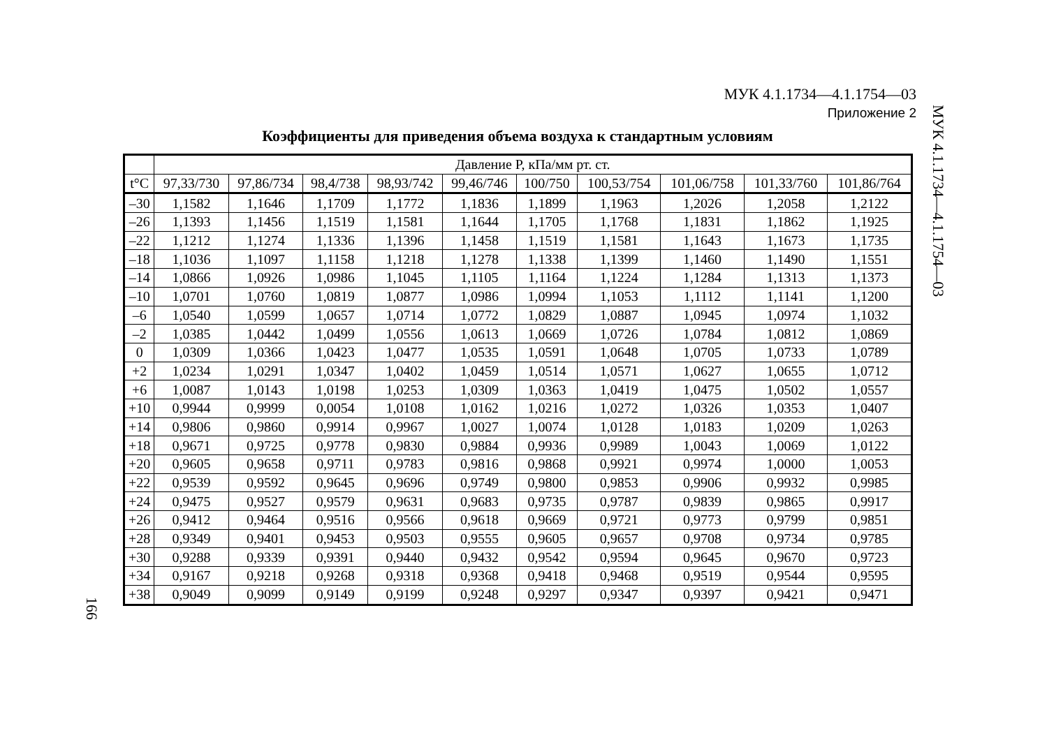МУК 4.1.1734—4.1.1754—03
Приложение 2
МУК 4.1.1734—4.1.1754—03
Коэффициенты для приведения объема воздуха к стандартным условиям
| | Давление Р, кПа/мм рт. ст. | | | | | | | | | |
| --- | --- | --- | --- | --- | --- | --- | --- | --- | --- | --- |
| t°C | 97,33/730 | 97,86/734 | 98,4/738 | 98,93/742 | 99,46/746 | 100/750 | 100,53/754 | 101,06/758 | 101,33/760 | 101,86/764 |
| –30 | 1,1582 | 1,1646 | 1,1709 | 1,1772 | 1,1836 | 1,1899 | 1,1963 | 1,2026 | 1,2058 | 1,2122 |
| –26 | 1,1393 | 1,1456 | 1,1519 | 1,1581 | 1,1644 | 1,1705 | 1,1768 | 1,1831 | 1,1862 | 1,1925 |
| –22 | 1,1212 | 1,1274 | 1,1336 | 1,1396 | 1,1458 | 1,1519 | 1,1581 | 1,1643 | 1,1673 | 1,1735 |
| –18 | 1,1036 | 1,1097 | 1,1158 | 1,1218 | 1,1278 | 1,1338 | 1,1399 | 1,1460 | 1,1490 | 1,1551 |
| –14 | 1,0866 | 1,0926 | 1,0986 | 1,1045 | 1,1105 | 1,1164 | 1,1224 | 1,1284 | 1,1313 | 1,1373 |
| –10 | 1,0701 | 1,0760 | 1,0819 | 1,0877 | 1,0986 | 1,0994 | 1,1053 | 1,1112 | 1,1141 | 1,1200 |
| –6 | 1,0540 | 1,0599 | 1,0657 | 1,0714 | 1,0772 | 1,0829 | 1,0887 | 1,0945 | 1,0974 | 1,1032 |
| –2 | 1,0385 | 1,0442 | 1,0499 | 1,0556 | 1,0613 | 1,0669 | 1,0726 | 1,0784 | 1,0812 | 1,0869 |
| 0 | 1,0309 | 1,0366 | 1,0423 | 1,0477 | 1,0535 | 1,0591 | 1,0648 | 1,0705 | 1,0733 | 1,0789 |
| +2 | 1,0234 | 1,0291 | 1,0347 | 1,0402 | 1,0459 | 1,0514 | 1,0571 | 1,0627 | 1,0655 | 1,0712 |
| +6 | 1,0087 | 1,0143 | 1,0198 | 1,0253 | 1,0309 | 1,0363 | 1,0419 | 1,0475 | 1,0502 | 1,0557 |
| +10 | 0,9944 | 0,9999 | 0,0054 | 1,0108 | 1,0162 | 1,0216 | 1,0272 | 1,0326 | 1,0353 | 1,0407 |
| +14 | 0,9806 | 0,9860 | 0,9914 | 0,9967 | 1,0027 | 1,0074 | 1,0128 | 1,0183 | 1,0209 | 1,0263 |
| +18 | 0,9671 | 0,9725 | 0,9778 | 0,9830 | 0,9884 | 0,9936 | 0,9989 | 1,0043 | 1,0069 | 1,0122 |
| +20 | 0,9605 | 0,9658 | 0,9711 | 0,9783 | 0,9816 | 0,9868 | 0,9921 | 0,9974 | 1,0000 | 1,0053 |
| +22 | 0,9539 | 0,9592 | 0,9645 | 0,9696 | 0,9749 | 0,9800 | 0,9853 | 0,9906 | 0,9932 | 0,9985 |
| +24 | 0,9475 | 0,9527 | 0,9579 | 0,9631 | 0,9683 | 0,9735 | 0,9787 | 0,9839 | 0,9865 | 0,9917 |
| +26 | 0,9412 | 0,9464 | 0,9516 | 0,9566 | 0,9618 | 0,9669 | 0,9721 | 0,9773 | 0,9799 | 0,9851 |
| +28 | 0,9349 | 0,9401 | 0,9453 | 0,9503 | 0,9555 | 0,9605 | 0,9657 | 0,9708 | 0,9734 | 0,9785 |
| +30 | 0,9288 | 0,9339 | 0,9391 | 0,9440 | 0,9432 | 0,9542 | 0,9594 | 0,9645 | 0,9670 | 0,9723 |
| +34 | 0,9167 | 0,9218 | 0,9268 | 0,9318 | 0,9368 | 0,9418 | 0,9468 | 0,9519 | 0,9544 | 0,9595 |
| +38 | 0,9049 | 0,9099 | 0,9149 | 0,9199 | 0,9248 | 0,9297 | 0,9347 | 0,9397 | 0,9421 | 0,9471 |
166